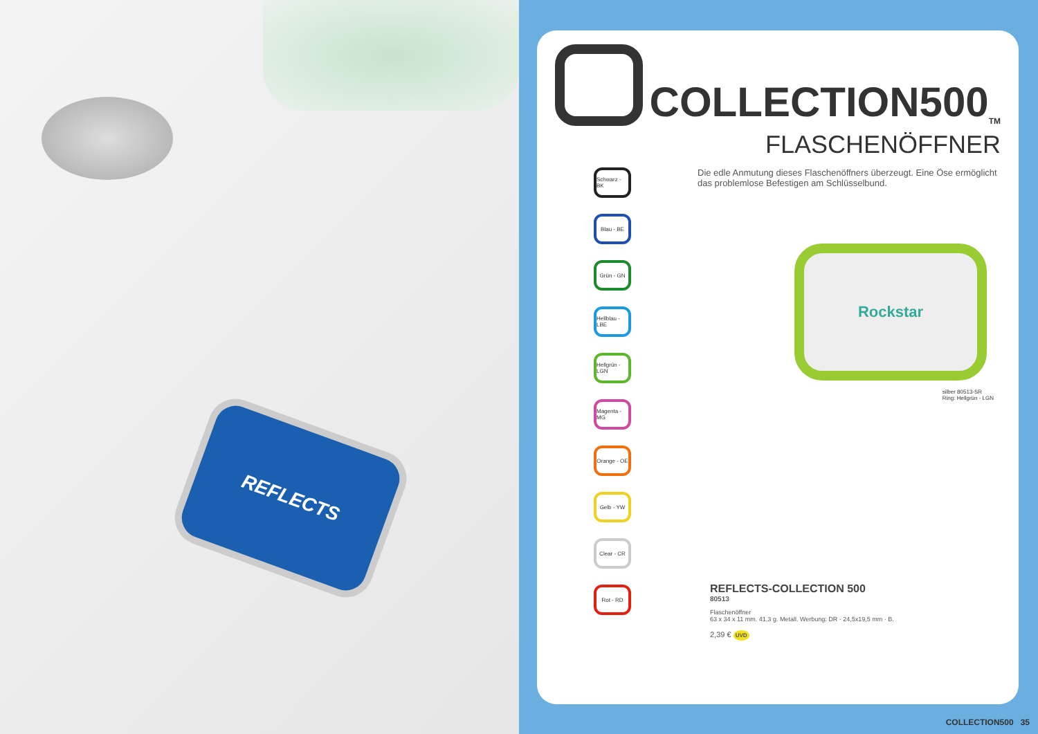REFLECTS
COLLECTION500 <sup>TM</sup>
FLASCHENÖFFNER
Schwarz - BK
Blau - BE
Grün - GN
Hellblau - LBE
Hellgrün - LGN
Magenta - MG
Orange - OE
Gelb - YW
Clear - CR
Rot - RD
Die edle Anmutung dieses Flaschenöffners überzeugt. Eine Öse ermöglicht das problemlose Befestigen am Schlüsselbund.
Rockstar
silber 80513-SR
Ring: Hellgrün - LGN
REFLECTS-COLLECTION 500
80513
Flaschenöffner
63 x 34 x 11 mm. 41,3 g. Metall. Werbung: DR · 24,5x19,5 mm · B.
2,39 € UVD
COLLECTION500 35